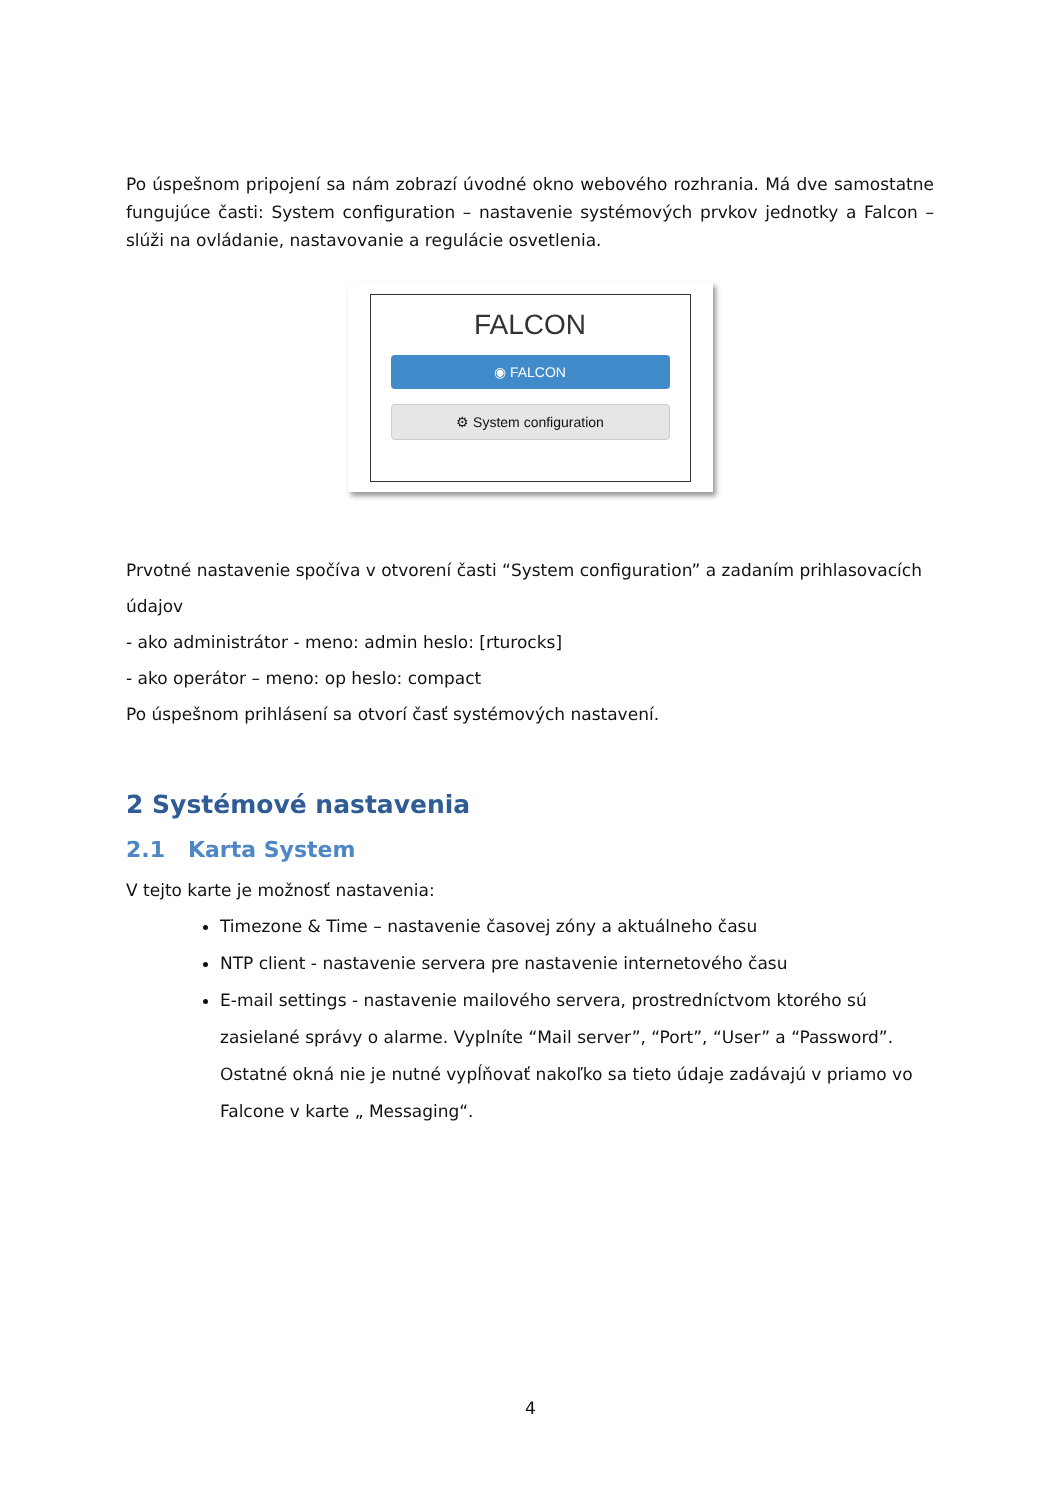Po úspešnom pripojení sa nám zobrazí úvodné okno webového rozhrania. Má dve samostatne fungujúce časti: System configuration – nastavenie systémových prvkov jednotky a Falcon – slúži na ovládanie, nastavovanie a regulácie osvetlenia.
FALCON
◉ FALCON
⚙ System configuration
Prvotné nastavenie spočíva v otvorení časti “System configuration” a zadaním prihlasovacích údajov
- ako administrátor - meno: admin heslo: [rturocks]
- ako operátor – meno: op heslo: compact
Po úspešnom prihlásení sa otvorí časť systémových nastavení.
2 Systémové nastavenia
2.1 Karta System
V tejto karte je možnosť nastavenia:
Timezone & Time – nastavenie časovej zóny a aktuálneho času
NTP client - nastavenie servera pre nastavenie internetového času
E-mail settings - nastavenie mailového servera, prostredníctvom ktorého sú zasielané správy o alarme. Vyplníte “Mail server”, “Port”, “User” a “Password”. Ostatné okná nie je nutné vypĺňovať nakoľko sa tieto údaje zadávajú v priamo vo Falcone v karte „ Messaging“.
4